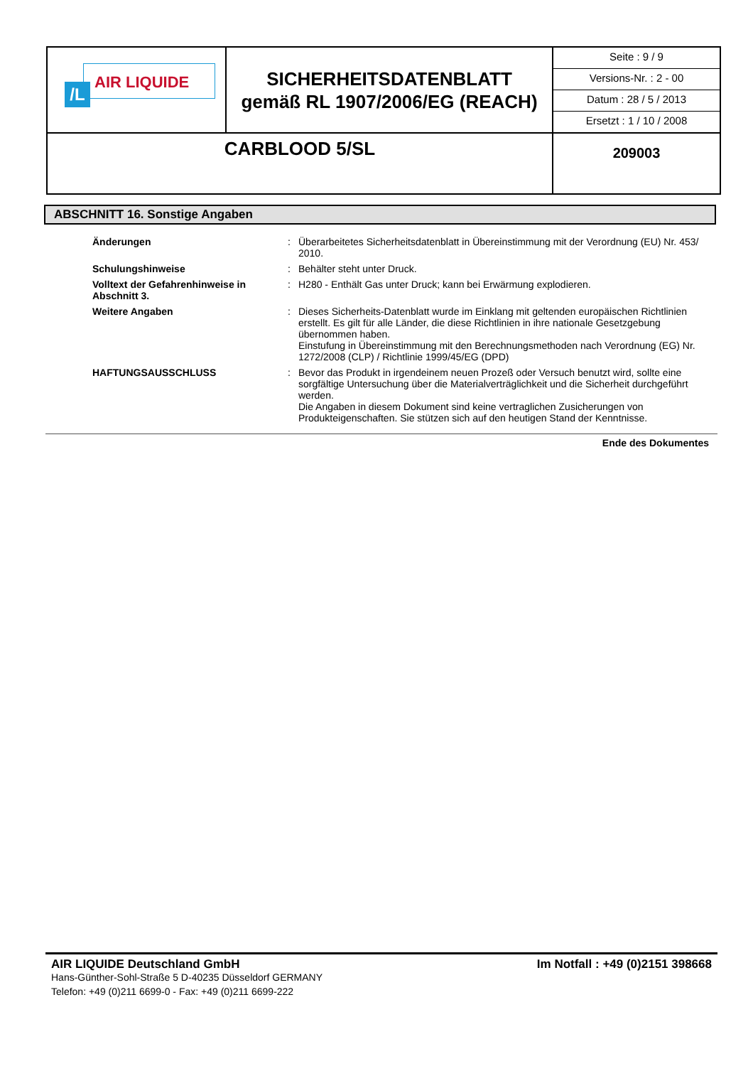| /L AIR LIQUIDE | SICHERHEITSDATENBLATT gemäß RL 1907/2006/EG (REACH) | Seite : 9 / 9 Versions-Nr. : 2 - 00 Datum : 28 / 5 / 2013 Ersetzt : 1 / 10 / 2008 |
| CARBLOOD 5/SL | | 209003 |
ABSCHNITT 16. Sonstige Angaben
| Änderungen | : | Überarbeitetes Sicherheitsdatenblatt in Übereinstimmung mit der Verordnung (EU) Nr. 453/ 2010. |
| Schulungshinweise | : | Behälter steht unter Druck. |
| Volltext der Gefahrenhinweise in Abschnitt 3. | : | H280 - Enthält Gas unter Druck; kann bei Erwärmung explodieren. |
| Weitere Angaben | : | Dieses Sicherheits-Datenblatt wurde im Einklang mit geltenden europäischen Richtlinien erstellt. Es gilt für alle Länder, die diese Richtlinien in ihre nationale Gesetzgebung übernommen haben. Einstufung in Übereinstimmung mit den Berechnungsmethoden nach Verordnung (EG) Nr. 1272/2008 (CLP) / Richtlinie 1999/45/EG (DPD) |
| HAFTUNGSAUSSCHLUSS | : | Bevor das Produkt in irgendeinem neuen Prozeß oder Versuch benutzt wird, sollte eine sorgfältige Untersuchung über die Materialverträglichkeit und die Sicherheit durchgeführt werden. Die Angaben in diesem Dokument sind keine vertraglichen Zusicherungen von Produkteigenschaften. Sie stützen sich auf den heutigen Stand der Kenntnisse. |
Ende des Dokumentes
AIR LIQUIDE Deutschland GmbH Im Notfall : +49 (0)2151 398668
Hans-Günther-Sohl-Straße 5 D-40235 Düsseldorf GERMANY
Telefon: +49 (0)211 6699-0 - Fax: +49 (0)211 6699-222